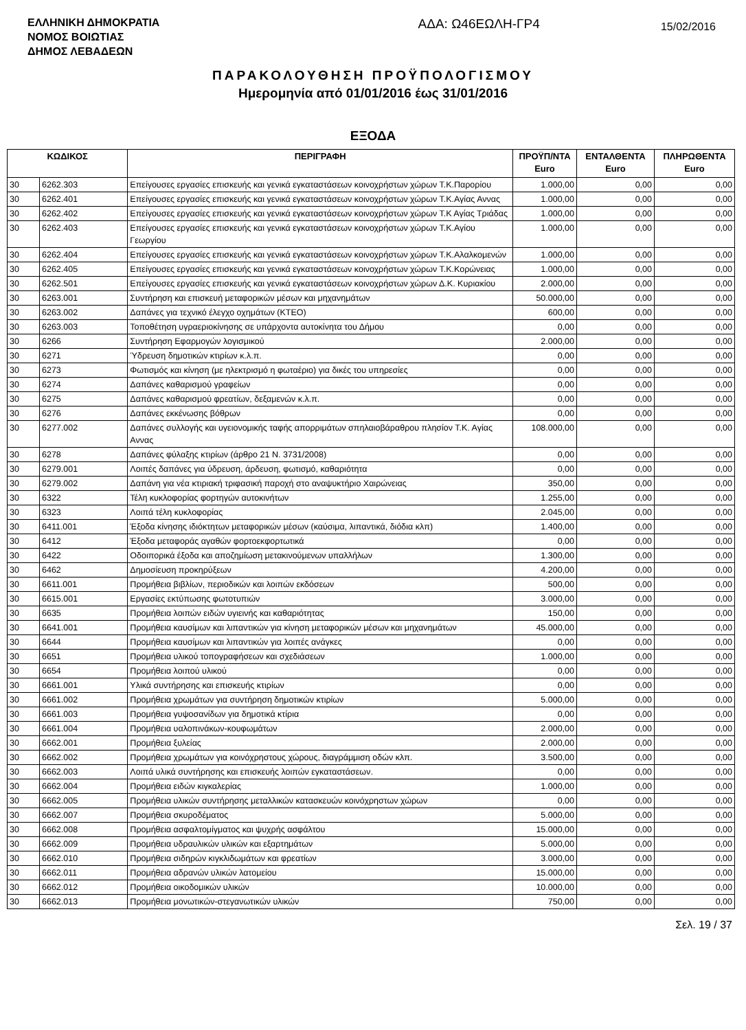ΕΛΛΗΝΙΚΗ ΔΗΜΟΚΡΑΤΙΑ
ΝΟΜΟΣ ΒΟΙΩΤΙΑΣ
ΔΗΜΟΣ ΛΕΒΑΔΕΩΝ
ΑΔΑ: Ω46ΕΩΛΗ-ΓΡ4
15/02/2016
ΠΑΡΑΚΟΛΟΥΘΗΣΗ ΠΡΟΫΠΟΛΟΓΙΣΜΟΥ
Ημερομηνία από 01/01/2016 έως 31/01/2016
ΕΞΟΔΑ
| ΚΩΔΙΚΟΣ | | ΠΕΡΙΓΡΑΦΗ | ΠΡΟΫΠ/ΝΤΑ Euro | ΕΝΤΑΛΘΕΝΤΑ Euro | ΠΛΗΡΩΘΕΝΤΑ Euro |
| --- | --- | --- | --- | --- | --- |
| 30 | 6262.303 | Επείγουσες εργασίες επισκευής και γενικά εγκαταστάσεων κοινοχρήστων χώρων Τ.Κ.Παρορίου | 1.000,00 | 0,00 | 0,00 |
| 30 | 6262.401 | Επείγουσες εργασίες επισκευής και γενικά εγκαταστάσεων κοινοχρήστων χώρων Τ.Κ.Αγίας Αννας | 1.000,00 | 0,00 | 0,00 |
| 30 | 6262.402 | Επείγουσες εργασίες επισκευής και γενικά εγκαταστάσεων κοινοχρήστων χώρων Τ.Κ Αγίας Τριάδας | 1.000,00 | 0,00 | 0,00 |
| 30 | 6262.403 | Επείγουσες εργασίες επισκευής και γενικά εγκαταστάσεων κοινοχρήστων χώρων Τ.Κ.Αγίου Γεωργίου | 1.000,00 | 0,00 | 0,00 |
| 30 | 6262.404 | Επείγουσες εργασίες επισκευής και γενικά εγκαταστάσεων κοινοχρήστων χώρων Τ.Κ.Αλαλκομενών | 1.000,00 | 0,00 | 0,00 |
| 30 | 6262.405 | Επείγουσες εργασίες επισκευής και γενικά εγκαταστάσεων κοινοχρήστων χώρων Τ.Κ.Κορώνειας | 1.000,00 | 0,00 | 0,00 |
| 30 | 6262.501 | Επείγουσες εργασίες επισκευής και γενικά εγκαταστάσεων κοινοχρήστων χώρων Δ.Κ. Κυριακίου | 2.000,00 | 0,00 | 0,00 |
| 30 | 6263.001 | Συντήρηση και επισκευή μεταφορικών μέσων και μηχανημάτων | 50.000,00 | 0,00 | 0,00 |
| 30 | 6263.002 | Δαπάνες για τεχνικό έλεγχο οχημάτων (ΚΤΕΟ) | 600,00 | 0,00 | 0,00 |
| 30 | 6263.003 | Τοποθέτηση υγραεριοκίνησης σε υπάρχοντα αυτοκίνητα του Δήμου | 0,00 | 0,00 | 0,00 |
| 30 | 6266 | Συντήρηση Εφαρμογών λογισμικού | 2.000,00 | 0,00 | 0,00 |
| 30 | 6271 | Ύδρευση δημοτικών κτιρίων κ.λ.π. | 0,00 | 0,00 | 0,00 |
| 30 | 6273 | Φωτισμός και κίνηση (με ηλεκτρισμό η φωταέριο) για δικές του υπηρεσίες | 0,00 | 0,00 | 0,00 |
| 30 | 6274 | Δαπάνες καθαρισμού γραφείων | 0,00 | 0,00 | 0,00 |
| 30 | 6275 | Δαπάνες καθαρισμού φρεατίων, δεξαμενών κ.λ.π. | 0,00 | 0,00 | 0,00 |
| 30 | 6276 | Δαπάνες εκκένωσης βόθρων | 0,00 | 0,00 | 0,00 |
| 30 | 6277.002 | Δαπάνες συλλογής και υγειονομικής ταφής απορριμάτων σπηλαιοβάραθρου πλησίον Τ.Κ. Αγίας Αννας | 108.000,00 | 0,00 | 0,00 |
| 30 | 6278 | Δαπάνες φύλαξης κτιρίων (άρθρο 21 Ν. 3731/2008) | 0,00 | 0,00 | 0,00 |
| 30 | 6279.001 | Λοιπές δαπάνες για ύδρευση, άρδευση, φωτισμό, καθαριότητα | 0,00 | 0,00 | 0,00 |
| 30 | 6279.002 | Δαπάνη για νέα κτιριακή τριφασική παροχή στο αναψυκτήριο Χαιρώνειας | 350,00 | 0,00 | 0,00 |
| 30 | 6322 | Τέλη κυκλοφορίας φορτηγών αυτοκινήτων | 1.255,00 | 0,00 | 0,00 |
| 30 | 6323 | Λοιπά τέλη κυκλοφορίας | 2.045,00 | 0,00 | 0,00 |
| 30 | 6411.001 | Έξοδα κίνησης ιδιόκτητων μεταφορικών μέσων (καύσιμα, λιπαντικά, διόδια κλπ) | 1.400,00 | 0,00 | 0,00 |
| 30 | 6412 | Έξοδα μεταφοράς αγαθών φορτοεκφορτωτικά | 0,00 | 0,00 | 0,00 |
| 30 | 6422 | Οδοιπορικά έξοδα και αποζημίωση μετακινούμενων υπαλλήλων | 1.300,00 | 0,00 | 0,00 |
| 30 | 6462 | Δημοσίευση προκηρύξεων | 4.200,00 | 0,00 | 0,00 |
| 30 | 6611.001 | Προμήθεια βιβλίων, περιοδικών και λοιπών εκδόσεων | 500,00 | 0,00 | 0,00 |
| 30 | 6615.001 | Εργασίες εκτύπωσης φωτοτυπιών | 3.000,00 | 0,00 | 0,00 |
| 30 | 6635 | Προμήθεια λοιπών ειδών υγιεινής και καθαριότητας | 150,00 | 0,00 | 0,00 |
| 30 | 6641.001 | Προμήθεια καυσίμων και λιπαντικών για κίνηση μεταφορικών μέσων και μηχανημάτων | 45.000,00 | 0,00 | 0,00 |
| 30 | 6644 | Προμήθεια καυσίμων και λιπαντικών για λοιπές ανάγκες | 0,00 | 0,00 | 0,00 |
| 30 | 6651 | Προμήθεια υλικού τοπογραφήσεων και σχεδιάσεων | 1.000,00 | 0,00 | 0,00 |
| 30 | 6654 | Προμήθεια λοιπού υλικού | 0,00 | 0,00 | 0,00 |
| 30 | 6661.001 | Υλικά συντήρησης και επισκευής κτιρίων | 0,00 | 0,00 | 0,00 |
| 30 | 6661.002 | Προμήθεια χρωμάτων για συντήρηση δημοτικών κτιρίων | 5.000,00 | 0,00 | 0,00 |
| 30 | 6661.003 | Προμήθεια γυψοσανίδων για δημοτικά κτίρια | 0,00 | 0,00 | 0,00 |
| 30 | 6661.004 | Προμήθεια υαλοπινάκων-κουφωμάτων | 2.000,00 | 0,00 | 0,00 |
| 30 | 6662.001 | Προμήθεια ξυλείας | 2.000,00 | 0,00 | 0,00 |
| 30 | 6662.002 | Προμήθεια χρωμάτων για κοινόχρηστους χώρους, διαγράμμιση οδών κλπ. | 3.500,00 | 0,00 | 0,00 |
| 30 | 6662.003 | Λοιπά υλικά συντήρησης και επισκευής λοιπών εγκαταστάσεων. | 0,00 | 0,00 | 0,00 |
| 30 | 6662.004 | Προμήθεια ειδών κιγκαλερίας | 1.000,00 | 0,00 | 0,00 |
| 30 | 6662.005 | Προμήθεια υλικών συντήρησης μεταλλικών κατασκευών κοινόχρηστων χώρων | 0,00 | 0,00 | 0,00 |
| 30 | 6662.007 | Προμήθεια σκυροδέματος | 5.000,00 | 0,00 | 0,00 |
| 30 | 6662.008 | Προμήθεια ασφαλτομίγματος και ψυχρής ασφάλτου | 15.000,00 | 0,00 | 0,00 |
| 30 | 6662.009 | Προμήθεια υδραυλικών υλικών και εξαρτημάτων | 5.000,00 | 0,00 | 0,00 |
| 30 | 6662.010 | Προμήθεια σιδηρών κιγκλιδωμάτων και φρεατίων | 3.000,00 | 0,00 | 0,00 |
| 30 | 6662.011 | Προμήθεια αδρανών υλικών λατομείου | 15.000,00 | 0,00 | 0,00 |
| 30 | 6662.012 | Προμήθεια οικοδομικών υλικών | 10.000,00 | 0,00 | 0,00 |
| 30 | 6662.013 | Προμήθεια μονωτικών-στεγανωτικών υλικών | 750,00 | 0,00 | 0,00 |
Σελ. 19 / 37